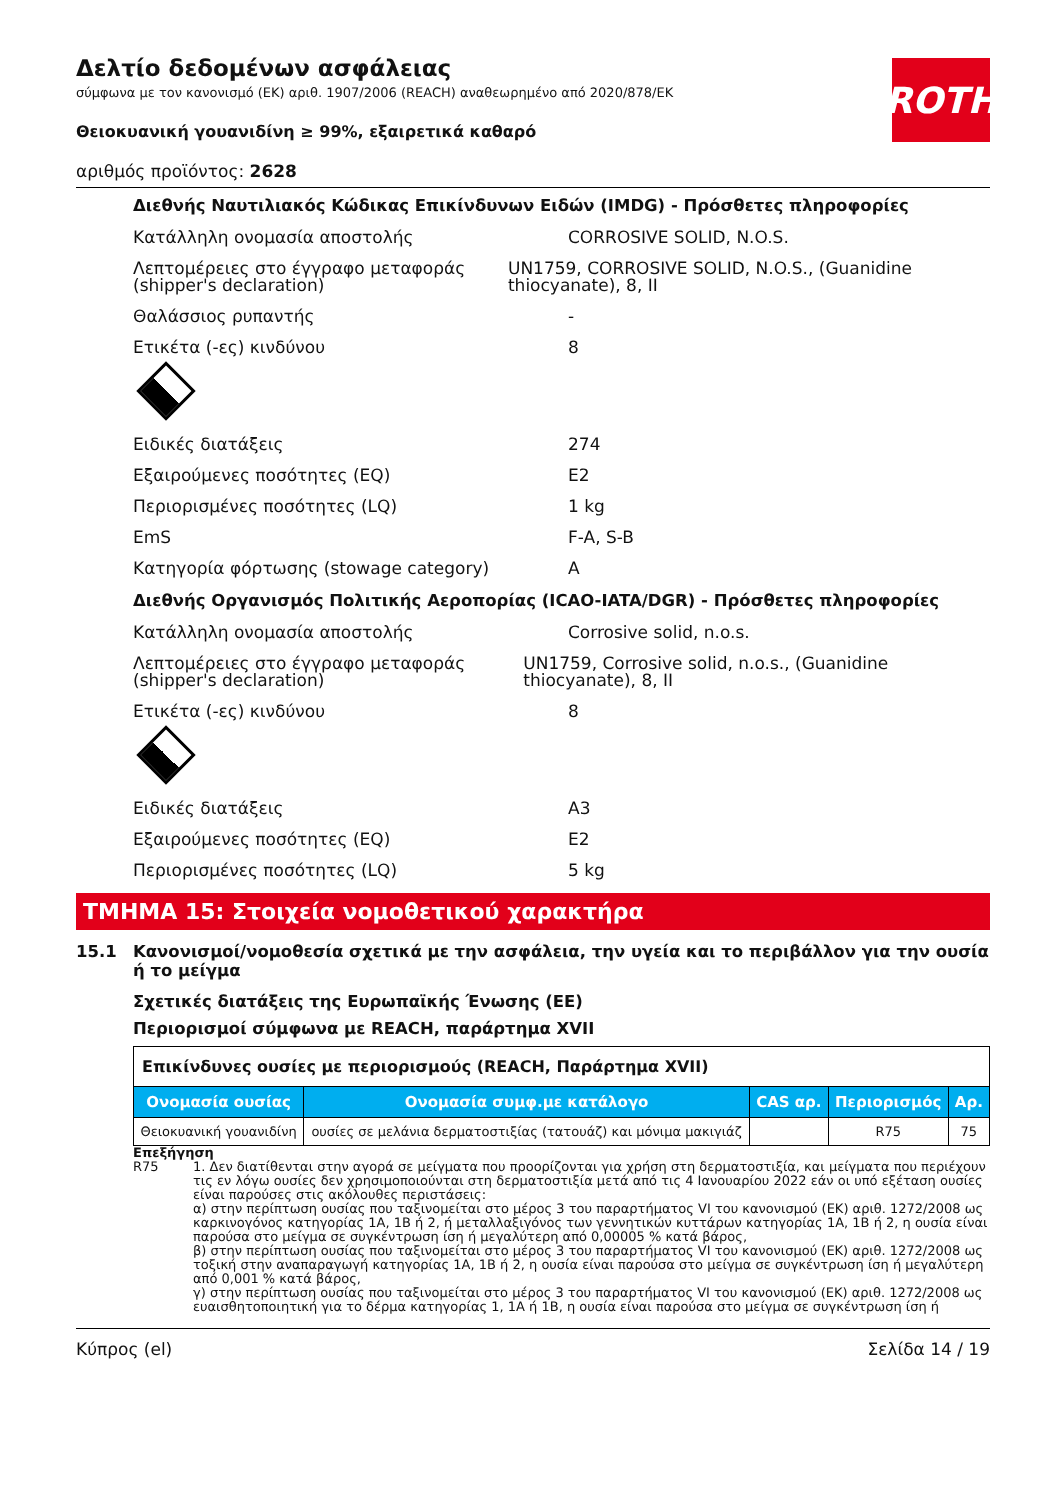ROTH
Δελτίο δεδομένων ασφάλειας
σύμφωνα με τον κανονισμό (ΕΚ) αριθ. 1907/2006 (REACH) αναθεωρημένο από 2020/878/ΕΚ
Θειοκυανική γουανιδίνη ≥ 99%, εξαιρετικά καθαρό
αριθμός προϊόντος: 2628
Διεθνής Ναυτιλιακός Κώδικας Επικίνδυνων Ειδών (IMDG) - Πρόσθετες πληροφορίες
Κατάλληλη ονομασία αποστολής CORROSIVE SOLID, N.O.S.
Λεπτομέρειες στο έγγραφο μεταφοράς (shipper's declaration)
UN1759, CORROSIVE SOLID, N.O.S., (Guanidine thiocyanate), 8, II
Θαλάσσιος ρυπαντής -
Ετικέτα (-ες) κινδύνου 8
Ειδικές διατάξεις 274
Εξαιρούμενες ποσότητες (EQ) E2
Περιορισμένες ποσότητες (LQ) 1 kg
EmS F-A, S-B
Κατηγορία φόρτωσης (stowage category) A
Διεθνής Οργανισμός Πολιτικής Αεροπορίας (ICAO-IATA/DGR) - Πρόσθετες πληροφορίες
Κατάλληλη ονομασία αποστολής Corrosive solid, n.o.s.
Λεπτομέρειες στο έγγραφο μεταφοράς (shipper's declaration)
UN1759, Corrosive solid, n.o.s., (Guanidine thiocyanate), 8, II
Ετικέτα (-ες) κινδύνου 8
Ειδικές διατάξεις A3
Εξαιρούμενες ποσότητες (EQ) E2
Περιορισμένες ποσότητες (LQ) 5 kg
ΤΜΗΜΑ 15: Στοιχεία νομοθετικού χαρακτήρα
15.1 Κανονισμοί/νομοθεσία σχετικά με την ασφάλεια, την υγεία και το περιβάλλον για την ουσία ή το μείγμα
Σχετικές διατάξεις της Ευρωπαϊκής Ένωσης (ΕΕ)
Περιορισμοί σύμφωνα με REACH, παράρτημα XVII
| Επικίνδυνες ουσίες με περιορισμούς (REACH, Παράρτημα XVII) | | | | |
| Ονομασία ουσίας | Ονομασία συμφ.με κατάλογο | CAS αρ. | Περιορισμός | Αρ. |
| Θειοκυανική γουανιδίνη | ουσίες σε μελάνια δερματοστιξίας (τατουάζ) και μόνιμα μακιγιάζ | | R75 | 75 |
Επεξήγηση
R75 1. Δεν διατίθενται στην αγορά σε μείγματα που προορίζονται για χρήση στη δερματοστιξία, και μείγματα που περιέχουν τις εν λόγω ουσίες δεν χρησιμοποιούνται στη δερματοστιξία μετά από τις 4 Ιανουαρίου 2022 εάν οι υπό εξέταση ουσίες είναι παρούσες στις ακόλουθες περιστάσεις:
α) στην περίπτωση ουσίας που ταξινομείται στο μέρος 3 του παραρτήματος VI του κανονισμού (ΕΚ) αριθ. 1272/2008 ως καρκινογόνος κατηγορίας 1Α, 1Β ή 2, ή μεταλλαξιγόνος των γεννητικών κυττάρων κατηγορίας 1Α, 1Β ή 2, η ουσία είναι παρούσα στο μείγμα σε συγκέντρωση ίση ή μεγαλύτερη από 0,00005 % κατά βάρος,
β) στην περίπτωση ουσίας που ταξινομείται στο μέρος 3 του παραρτήματος VI του κανονισμού (ΕΚ) αριθ. 1272/2008 ως τοξική στην αναπαραγωγή κατηγορίας 1Α, 1Β ή 2, η ουσία είναι παρούσα στο μείγμα σε συγκέντρωση ίση ή μεγαλύτερη από 0,001 % κατά βάρος,
γ) στην περίπτωση ουσίας που ταξινομείται στο μέρος 3 του παραρτήματος VI του κανονισμού (ΕΚ) αριθ. 1272/2008 ως ευαισθητοποιητική για το δέρμα κατηγορίας 1, 1Α ή 1Β, η ουσία είναι παρούσα στο μείγμα σε συγκέντρωση ίση ή
Κύπρος (el) Σελίδα 14 / 19